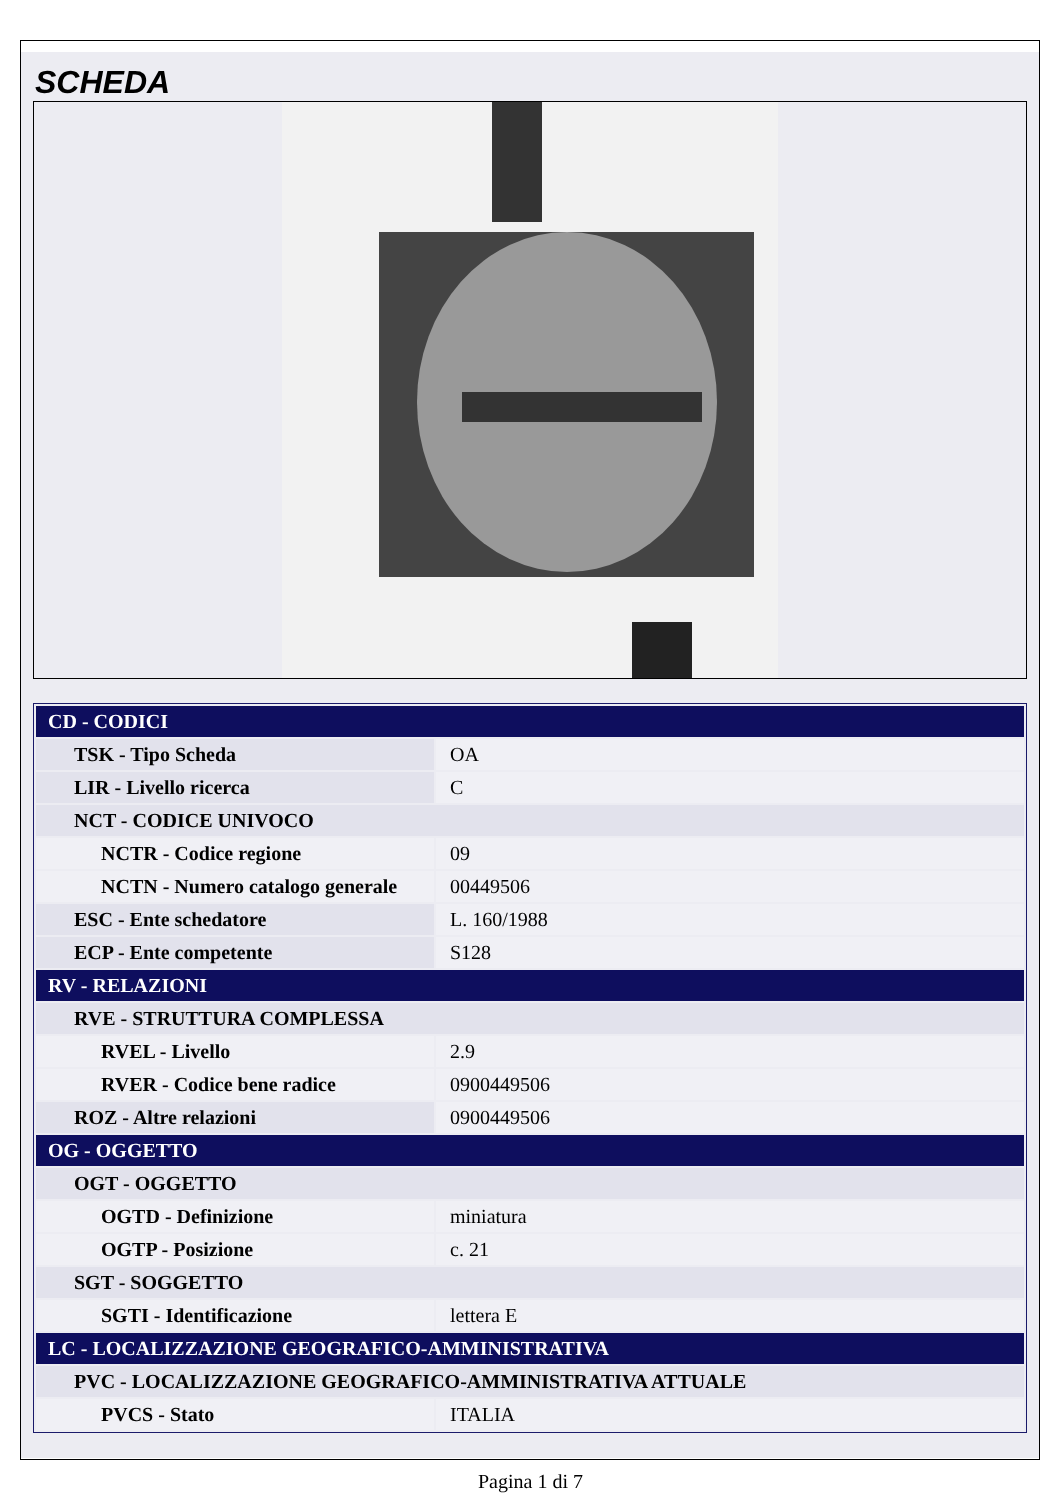SCHEDA
| CD - CODICI | |
| TSK - Tipo Scheda | OA |
| LIR - Livello ricerca | C |
| NCT - CODICE UNIVOCO | |
| NCTR - Codice regione | 09 |
| NCTN - Numero catalogo generale | 00449506 |
| ESC - Ente schedatore | L. 160/1988 |
| ECP - Ente competente | S128 |
| RV - RELAZIONI | |
| RVE - STRUTTURA COMPLESSA | |
| RVEL - Livello | 2.9 |
| RVER - Codice bene radice | 0900449506 |
| ROZ - Altre relazioni | 0900449506 |
| OG - OGGETTO | |
| OGT - OGGETTO | |
| OGTD - Definizione | miniatura |
| OGTP - Posizione | c. 21 |
| SGT - SOGGETTO | |
| SGTI - Identificazione | lettera E |
| LC - LOCALIZZAZIONE GEOGRAFICO-AMMINISTRATIVA | |
| PVC - LOCALIZZAZIONE GEOGRAFICO-AMMINISTRATIVA ATTUALE | |
| PVCS - Stato | ITALIA |
Pagina 1 di 7